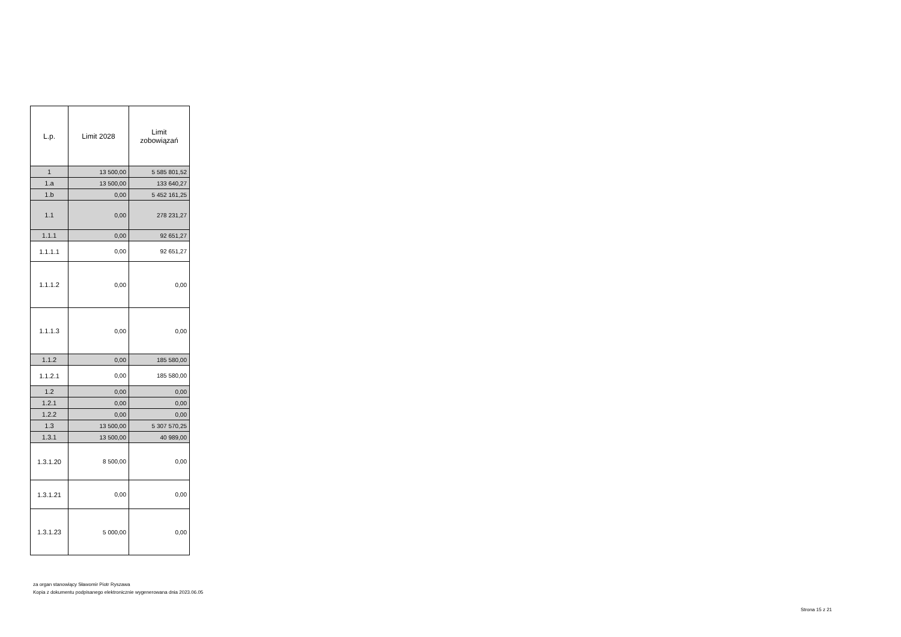| L.p. | Limit 2028 | Limit zobowiązań |
| --- | --- | --- |
| 1 | 13 500,00 | 5 585 801,52 |
| 1.a | 13 500,00 | 133 640,27 |
| 1.b | 0,00 | 5 452 161,25 |
| 1.1 | 0,00 | 278 231,27 |
| 1.1.1 | 0,00 | 92 651,27 |
| 1.1.1.1 | 0,00 | 92 651,27 |
| 1.1.1.2 | 0,00 | 0,00 |
| 1.1.1.3 | 0,00 | 0,00 |
| 1.1.2 | 0,00 | 185 580,00 |
| 1.1.2.1 | 0,00 | 185 580,00 |
| 1.2 | 0,00 | 0,00 |
| 1.2.1 | 0,00 | 0,00 |
| 1.2.2 | 0,00 | 0,00 |
| 1.3 | 13 500,00 | 5 307 570,25 |
| 1.3.1 | 13 500,00 | 40 989,00 |
| 1.3.1.20 | 8 500,00 | 0,00 |
| 1.3.1.21 | 0,00 | 0,00 |
| 1.3.1.23 | 5 000,00 | 0,00 |
za organ stanowiący Sławomir Piotr Ryszawa
Kopia z dokumentu podpisanego elektronicznie wygenerowana dnia 2023.06.05
Strona 15 z 21